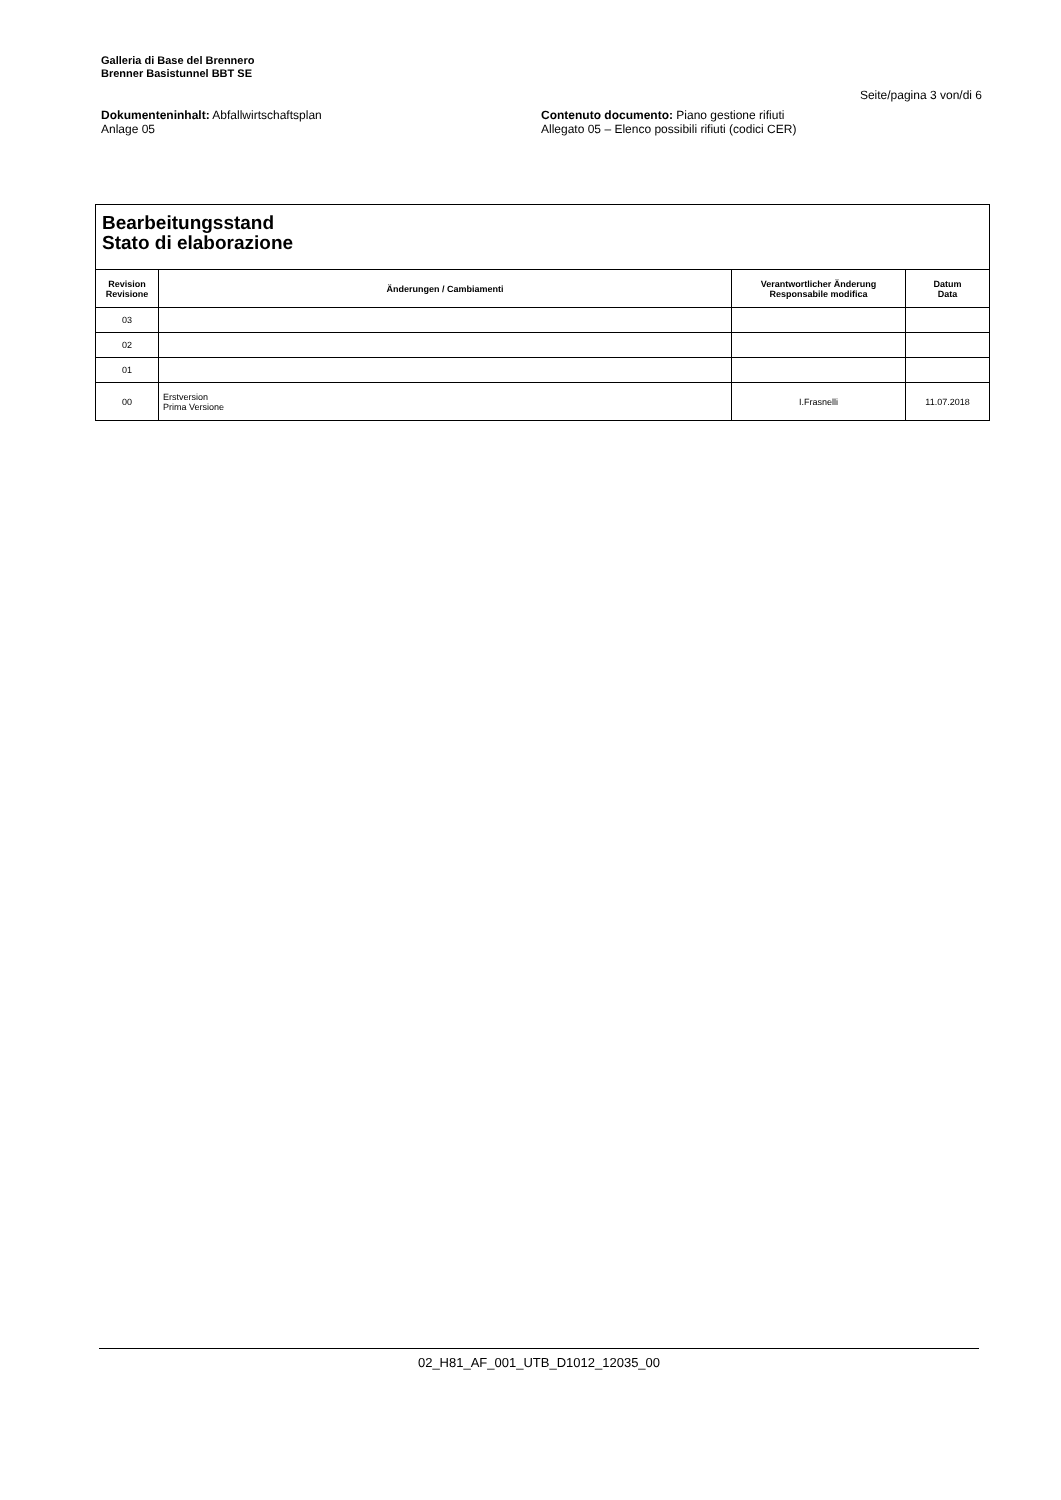Galleria di Base del Brennero
Brenner Basistunnel BBT SE
Seite/pagina 3 von/di 6
Dokumenteninhalt: Abfallwirtschaftsplan
Anlage 05
Contenuto documento: Piano gestione rifiuti
Allegato 05 – Elenco possibili rifiuti (codici CER)
Bearbeitungsstand
Stato di elaborazione
| Revision Revisione | Änderungen / Cambiamenti | Verantwortlicher Änderung Responsabile modifica | Datum Data |
| --- | --- | --- | --- |
| 03 | | | |
| 02 | | | |
| 01 | | | |
| 00 | Erstversion Prima Versione | I.Frasnelli | 11.07.2018 |
02_H81_AF_001_UTB_D1012_12035_00